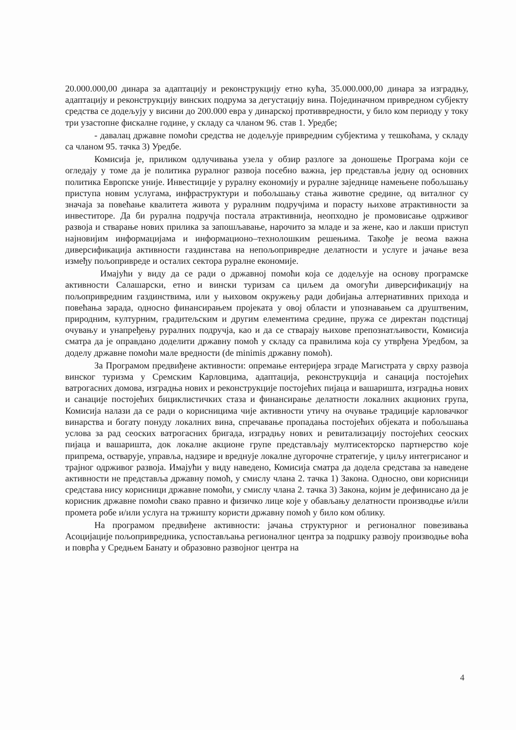20.000.000,00 динара за адаптацију и реконструкцију етно кућа, 35.000.000,00 динара за изградњу, адаптацију и реконструкцију винских подрума за дегустацију вина. Појединачном привредном субјекту средства се додељују у висини до 200.000 евра у динарској противвредности, у било ком периоду у току три узастопне фискалне године, у складу са члaном 96. став 1. Уредбе;
- давалац државне помоћи средства не додељује привредним субјектима у тешкоћама, у складу са чланом 95. тачка 3) Уредбе.
Комисија је, приликом одлучивања узела у обзир разлоге за доношење Програма који се огледају у томе да је политика руралног развоја посебно важна, јер представља једну од основних политика Европске уније. Инвестиције у руралну економију и руралне заједнице намењене побољшању приступа новим услугама, инфраструктури и побољшању стања животне средине, од виталног су значаја за повећање квалитета живота у руралним подручјима и порасту њихове атрактивности за инвеститоре. Да би рурална подручја постала атрактивнија, неопходно је промовисање одрживог развоја и стварање нових прилика за запошљавање, нарочито за младе и за жене, као и лакши приступ најновијим информацијама и информационо–технолошким решењима. Такође је веома важна диверсификација активности газдинстава на непољопривредне делатности и услуге и јачање веза између пољопривреде и осталих сектора руралне економије.
Имајући у виду да се ради о државној помоћи која се додељује на основу програмске активности Салашарски, етно и вински туризам са циљем да омогући диверсификацију на пољопривредним газдинствима, или у њиховом окружењу ради добијања алтернативних прихода и повећања зарада, односно финансирањем пројеката у овој области и упознавањем са друштвеним, природним, културним, градитељским и другим елементима средине, пружа се директан подстицај очувању и унапређењу руралних подручја, као и да се стварају њихове препознатљивости, Комисија сматра да је оправдано доделити државну помоћ у складу са правилима која су утврђена Уредбом, за доделу државне помоћи мале вредности (de minimis државну помоћ).
За Програмом предвиђене активности: опремање ентеријера зграде Магистрата у сврху развоја винског туризма у Сремским Карловцима, адаптација, реконструкција и санација постојећих ватрогасних домова, изградња нових и реконструкције постојећих пијаца и вашаришта, изградња нових и санације постојећих бициклистичких стаза и финансирање делатности локалних акционих група, Комисија налази да се ради о корисницима чије активности утичу на очување традиције карловачког винарства и богату понуду локалних вина, спречавање пропадања постојећих објеката и побољшања услова за рад сеоских ватрогасних бригада, изградњу нових и ревитализацију постојећих сеоских пијаца и вашаришта, док локалне акционе групе представљају мултисекторско партнерство које припрема, остварује, управља, надзире и вреднује локалне дугорочне стратегије, у циљу интегрисаног и трајног одрживог развоја. Имајући у виду наведено, Комисија сматра да додела средстава за наведене активности не представља државну помоћ, у смислу члана 2. тачка 1) Закона. Односно, ови корисници средстава нису корисници државне помоћи, у смислу члана 2. тачка 3) Закона, којим је дефинисано да је корисник државне помоћи свако правно и физичко лице које у обављању делатности производње и/или промета робе и/или услуга на тржишту користи државну помоћ у било ком облику.
На програмом предвиђене активности: јачања структурног и регионалног повезивања Асоцијације пољопривредника, успостављања регионалног центра за подршку развоју производње воћа и поврћа у Средњем Банату и образовно развојног центра на
4